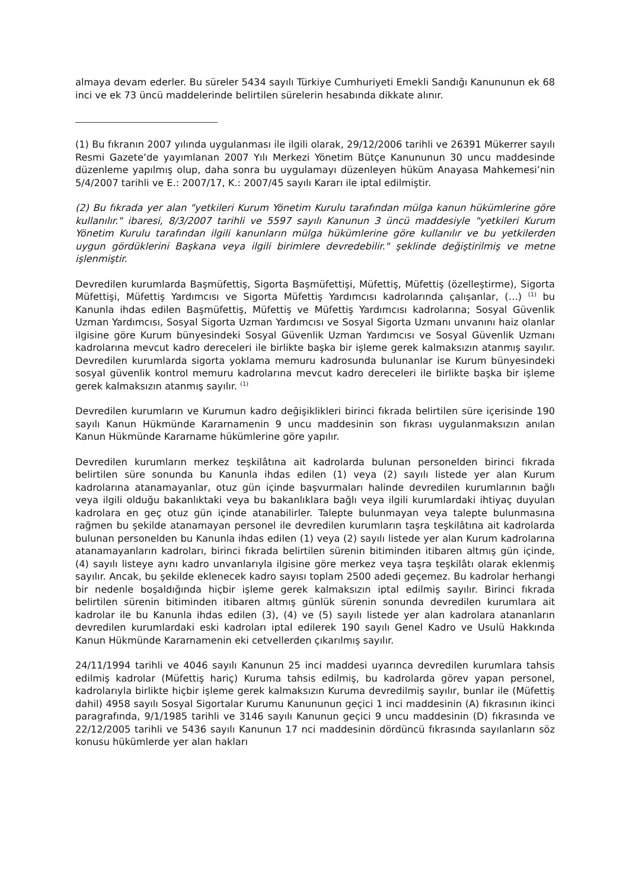almaya devam ederler. Bu süreler 5434 sayılı Türkiye Cumhuriyeti Emekli Sandığı Kanununun ek 68 inci ve ek 73 üncü maddelerinde belirtilen sürelerin hesabında dikkate alınır.
(1) Bu fıkranın 2007 yılında uygulanması ile ilgili olarak, 29/12/2006 tarihli ve 26391 Mükerrer sayılı Resmi Gazete’de yayımlanan 2007 Yılı Merkezi Yönetim Bütçe Kanununun 30 uncu maddesinde düzenleme yapılmış olup, daha sonra bu uygulamayı düzenleyen hüküm Anayasa Mahkemesi’nin 5/4/2007 tarihli ve E.: 2007/17, K.: 2007/45 sayılı Kararı ile iptal edilmiştir.
(2) Bu fıkrada yer alan "yetkileri Kurum Yönetim Kurulu tarafından mülga kanun hükümlerine göre kullanılır." ibaresi, 8/3/2007 tarihli ve 5597 sayılı Kanunun 3 üncü maddesiyle "yetkileri Kurum Yönetim Kurulu tarafından ilgili kanunların mülga hükümlerine göre kullanılır ve bu yetkilerden uygun gördüklerini Başkana veya ilgili birimlere devredebilir." şeklinde değiştirilmiş ve metne işlenmiştir.
Devredilen kurumlarda Başmüfettiş, Sigorta Başmüfettişi, Müfettiş, Müfettiş (özelleştirme), Sigorta Müfettişi, Müfettiş Yardımcısı ve Sigorta Müfettiş Yardımcısı kadrolarında çalışanlar, (…) <sup>(1)</sup> bu Kanunla ihdas edilen Başmüfettiş, Müfettiş ve Müfettiş Yardımcısı kadrolarına; Sosyal Güvenlik Uzman Yardımcısı, Sosyal Sigorta Uzman Yardımcısı ve Sosyal Sigorta Uzmanı unvanını haiz olanlar ilgisine göre Kurum bünyesindeki Sosyal Güvenlik Uzman Yardımcısı ve Sosyal Güvenlik Uzmanı kadrolarına mevcut kadro dereceleri ile birlikte başka bir işleme gerek kalmaksızın atanmış sayılır. Devredilen kurumlarda sigorta yoklama memuru kadrosunda bulunanlar ise Kurum bünyesindeki sosyal güvenlik kontrol memuru kadrolarına mevcut kadro dereceleri ile birlikte başka bir işleme gerek kalmaksızın atanmış sayılır. <sup>(1)</sup>
Devredilen kurumların ve Kurumun kadro değişiklikleri birinci fıkrada belirtilen süre içerisinde 190 sayılı Kanun Hükmünde Kararnamenin 9 uncu maddesinin son fıkrası uygulanmaksızın anılan Kanun Hükmünde Kararname hükümlerine göre yapılır.
Devredilen kurumların merkez teşkilâtına ait kadrolarda bulunan personelden birinci fıkrada belirtilen süre sonunda bu Kanunla ihdas edilen (1) veya (2) sayılı listede yer alan Kurum kadrolarına atanamayanlar, otuz gün içinde başvurmaları halinde devredilen kurumlarının bağlı veya ilgili olduğu bakanlıktaki veya bu bakanlıklara bağlı veya ilgili kurumlardaki ihtiyaç duyulan kadrolara en geç otuz gün içinde atanabilirler. Talepte bulunmayan veya talepte bulunmasına rağmen bu şekilde atanamayan personel ile devredilen kurumların taşra teşkilâtına ait kadrolarda bulunan personelden bu Kanunla ihdas edilen (1) veya (2) sayılı listede yer alan Kurum kadrolarına atanamayanların kadroları, birinci fıkrada belirtilen sürenin bitiminden itibaren altmış gün içinde, (4) sayılı listeye aynı kadro unvanlarıyla ilgisine göre merkez veya taşra teşkilâtı olarak eklenmiş sayılır. Ancak, bu şekilde eklenecek kadro sayısı toplam 2500 adedi geçemez. Bu kadrolar herhangi bir nedenle boşaldığında hiçbir işleme gerek kalmaksızın iptal edilmiş sayılır. Birinci fıkrada belirtilen sürenin bitiminden itibaren altmış günlük sürenin sonunda devredilen kurumlara ait kadrolar ile bu Kanunla ihdas edilen (3), (4) ve (5) sayılı listede yer alan kadrolara atananların devredilen kurumlardaki eski kadroları iptal edilerek 190 sayılı Genel Kadro ve Usulü Hakkında Kanun Hükmünde Kararnamenin eki cetvellerden çıkarılmış sayılır.
24/11/1994 tarihli ve 4046 sayılı Kanunun 25 inci maddesi uyarınca devredilen kurumlara tahsis edilmiş kadrolar (Müfettiş hariç) Kuruma tahsis edilmiş, bu kadrolarda görev yapan personel, kadrolarıyla birlikte hiçbir işleme gerek kalmaksızın Kuruma devredilmiş sayılır, bunlar ile (Müfettiş dahil) 4958 sayılı Sosyal Sigortalar Kurumu Kanununun geçici 1 inci maddesinin (A) fıkrasının ikinci paragrafında, 9/1/1985 tarihli ve 3146 sayılı Kanunun geçici 9 uncu maddesinin (D) fıkrasında ve 22/12/2005 tarihli ve 5436 sayılı Kanunun 17 nci maddesinin dördüncü fıkrasında sayılanların söz konusu hükümlerde yer alan hakları